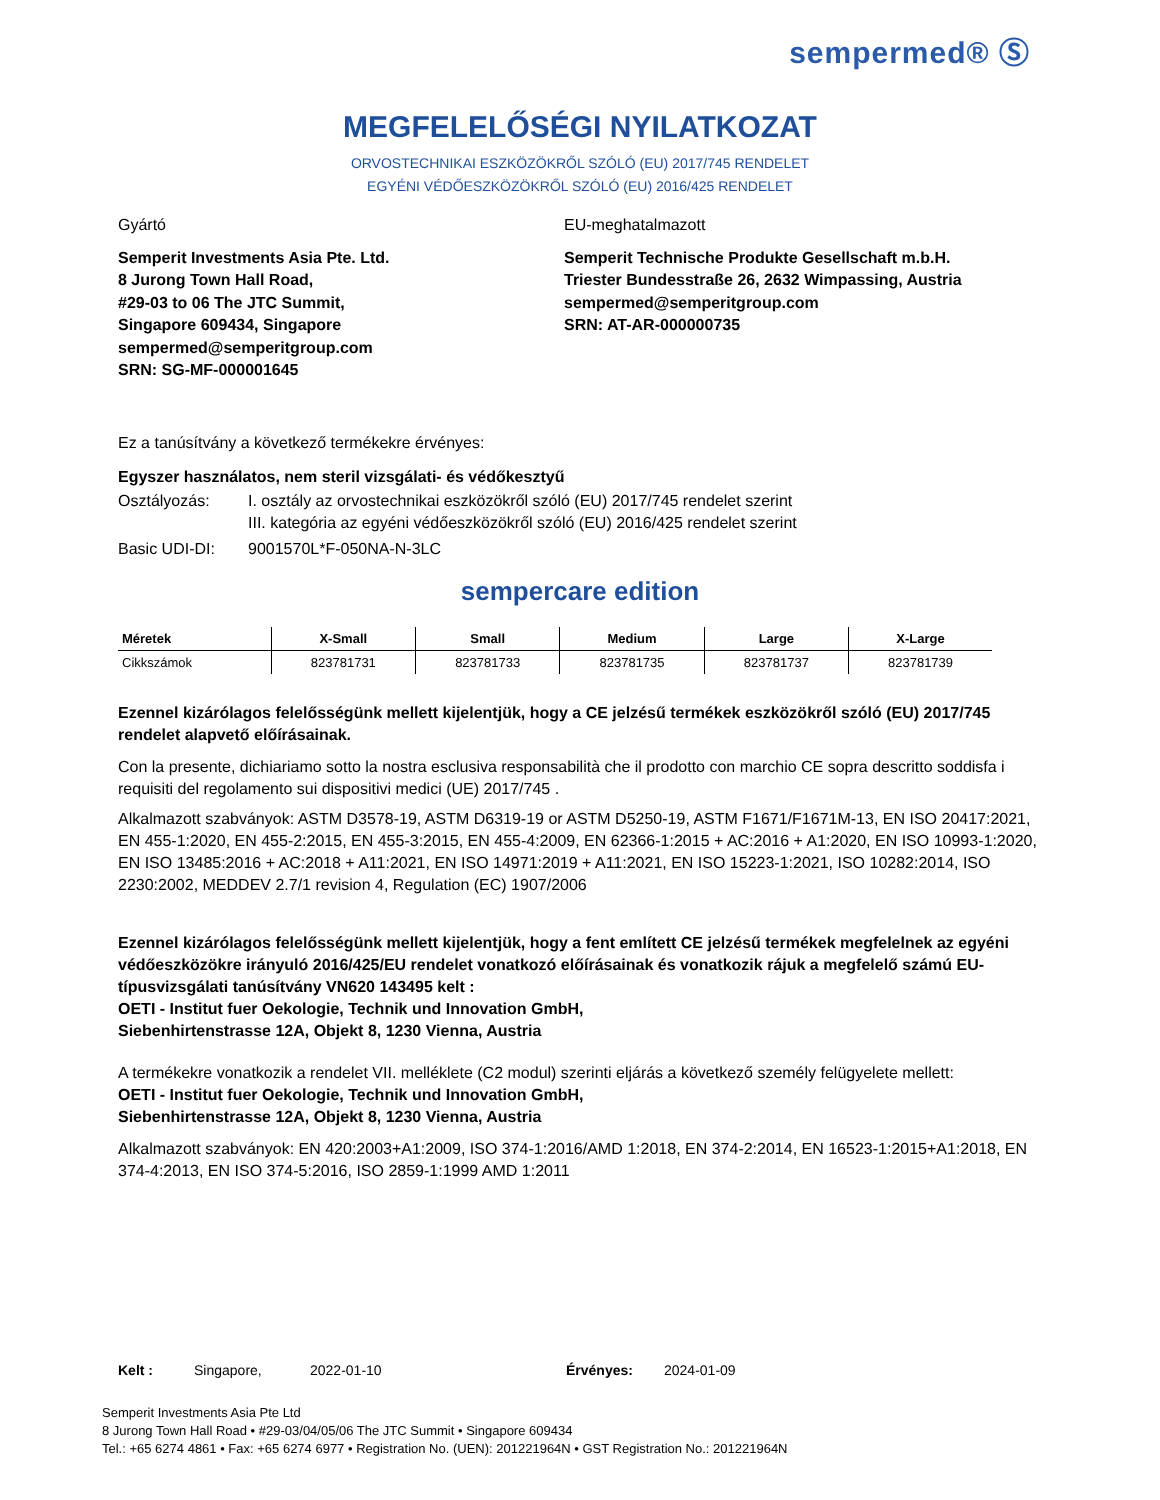sempermed® Ⓢ
MEGFELELŐSÉGI NYILATKOZAT
ORVOSTECHNIKAI ESZKÖZÖKRŐL SZÓLÓ (EU) 2017/745 RENDELET
EGYÉNI VÉDŐESZKÖZÖKRŐL SZÓLÓ (EU) 2016/425 RENDELET
Gyártó
Semperit Investments Asia Pte. Ltd.
8 Jurong Town Hall Road,
#29-03 to 06 The JTC Summit,
Singapore 609434, Singapore
sempermed@semperitgroup.com
SRN: SG-MF-000001645
EU-meghatalmazott
Semperit Technische Produkte Gesellschaft m.b.H.
Triester Bundesstraße 26, 2632 Wimpassing, Austria
sempermed@semperitgroup.com
SRN: AT-AR-000000735
Ez a tanúsítvány a következő termékekre érvényes:
Egyszer használatos, nem steril vizsgálati- és védőkesztyű
Osztályozás: I. osztály az orvostechnikai eszközökről szóló (EU) 2017/745 rendelet szerint
III. kategória az egyéni védőeszközökről szóló (EU) 2016/425 rendelet szerint
Basic UDI-DI: 9001570L*F-050NA-N-3LC
sempercare edition
| Méretek | X-Small | Small | Medium | Large | X-Large |
| --- | --- | --- | --- | --- | --- |
| Cikkszámok | 823781731 | 823781733 | 823781735 | 823781737 | 823781739 |
Ezennel kizárólagos felelősségünk mellett kijelentjük, hogy a CE jelzésű termékek eszközökről szóló (EU) 2017/745 rendelet alapvető előírásainak.
Con la presente, dichiariamo sotto la nostra esclusiva responsabilità che il prodotto con marchio CE sopra descritto soddisfa i requisiti del regolamento sui dispositivi medici (UE) 2017/745 .
Alkalmazott szabványok: ASTM D3578-19, ASTM D6319-19 or ASTM D5250-19, ASTM F1671/F1671M-13, EN ISO 20417:2021, EN 455-1:2020, EN 455-2:2015, EN 455-3:2015, EN 455-4:2009, EN 62366-1:2015 + AC:2016 + A1:2020, EN ISO 10993-1:2020, EN ISO 13485:2016 + AC:2018 + A11:2021, EN ISO 14971:2019 + A11:2021, EN ISO 15223-1:2021, ISO 10282:2014, ISO 2230:2002, MEDDEV 2.7/1 revision 4, Regulation (EC) 1907/2006
Ezennel kizárólagos felelősségünk mellett kijelentjük, hogy a fent említett CE jelzésű termékek megfelelnek az egyéni védőeszközökre irányuló 2016/425/EU rendelet vonatkozó előírásainak és vonatkozik rájuk a megfelelő számú EU-típusvizsgálati tanúsítvány VN620 143495 kelt :
OETI - Institut fuer Oekologie, Technik und Innovation GmbH,
Siebenhirtenstrasse 12A, Objekt 8, 1230 Vienna, Austria
A termékekre vonatkozik a rendelet VII. melléklete (C2 modul) szerinti eljárás a következő személy felügyelete mellett:
OETI - Institut fuer Oekologie, Technik und Innovation GmbH,
Siebenhirtenstrasse 12A, Objekt 8, 1230 Vienna, Austria
Alkalmazott szabványok: EN 420:2003+A1:2009, ISO 374-1:2016/AMD 1:2018, EN 374-2:2014, EN 16523-1:2015+A1:2018, EN 374-4:2013, EN ISO 374-5:2016, ISO 2859-1:1999 AMD 1:2011
Kelt : Singapore, 2022-01-10 Érvényes: 2024-01-09
Semperit Investments Asia Pte Ltd
8 Jurong Town Hall Road • #29-03/04/05/06 The JTC Summit • Singapore 609434
Tel.: +65 6274 4861 • Fax: +65 6274 6977 • Registration No. (UEN): 201221964N • GST Registration No.: 201221964N